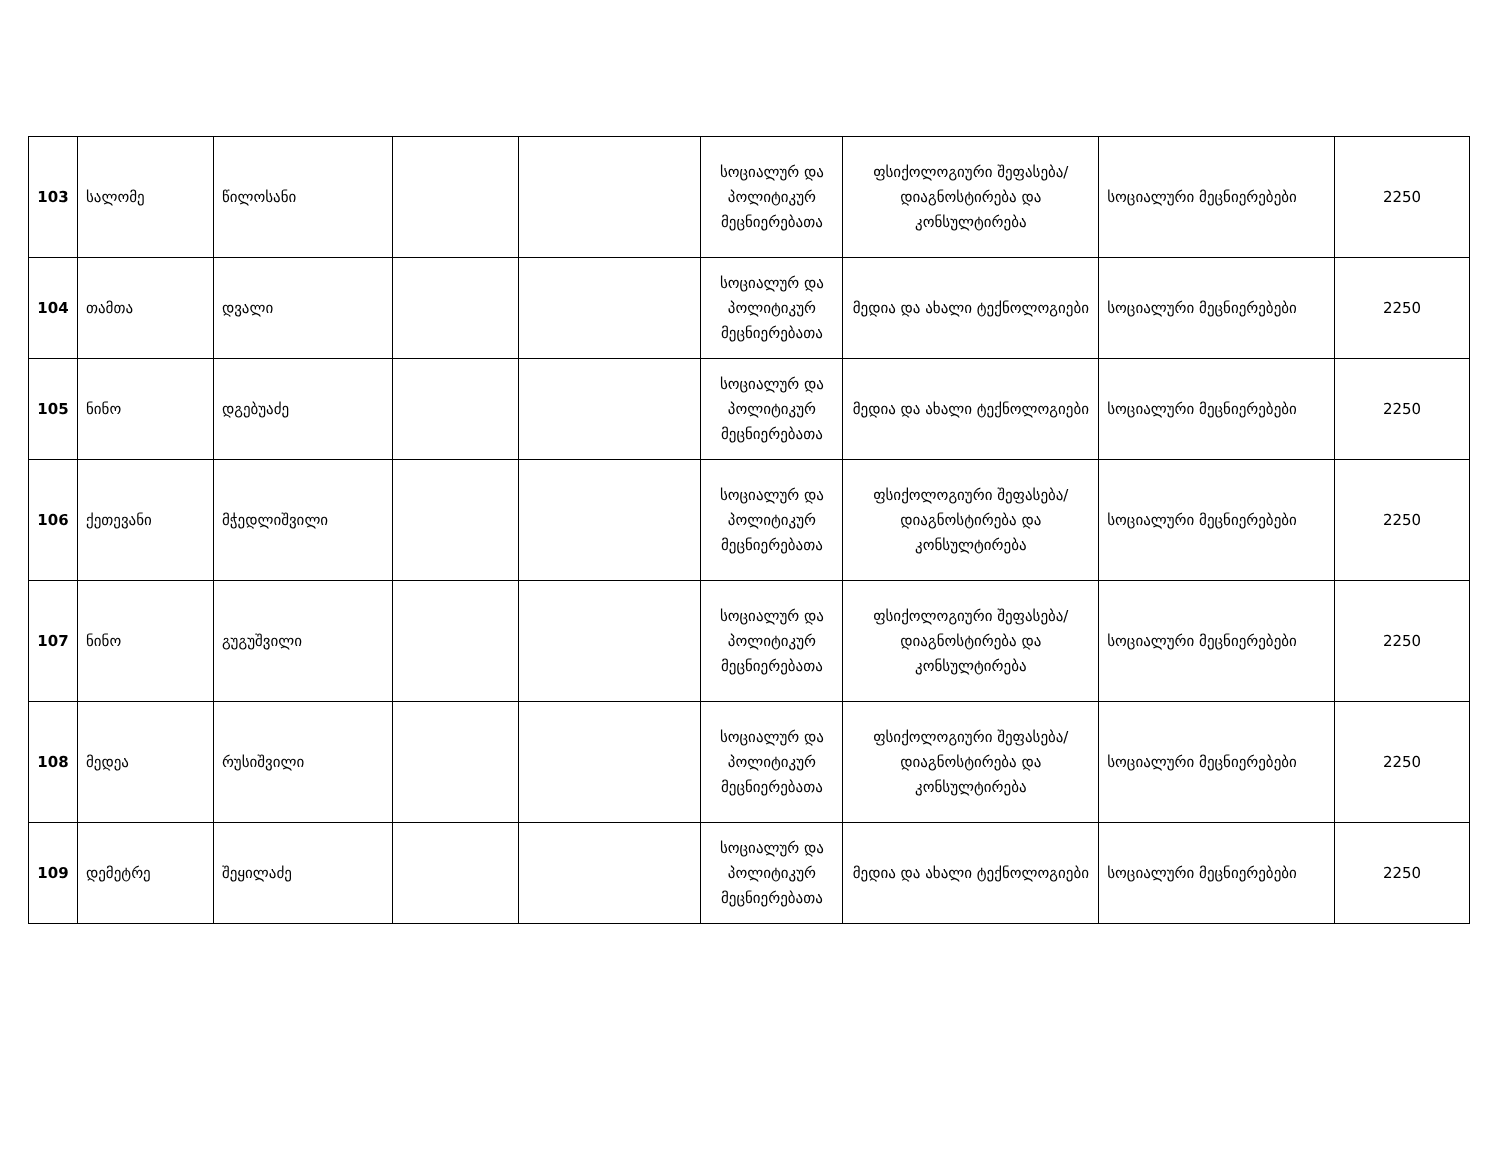| 103 | სალომე | წილოსანი | | | სოციალურ და პოლიტიკურ მეცნიერებათა | ფსიქოლოგიური შეფასება/დიაგნოსტირება და კონსულტირება | სოციალური მეცნიერებები | 2250 |
| 104 | თამთა | დვალი | | | სოციალურ და პოლიტიკურ მეცნიერებათა | მედია და ახალი ტექნოლოგიები | სოციალური მეცნიერებები | 2250 |
| 105 | ნინო | დგებუაძე | | | სოციალურ და პოლიტიკურ მეცნიერებათა | მედია და ახალი ტექნოლოგიები | სოციალური მეცნიერებები | 2250 |
| 106 | ქეთევანი | მჭედლიშვილი | | | სოციალურ და პოლიტიკურ მეცნიერებათა | ფსიქოლოგიური შეფასება/დიაგნოსტირება და კონსულტირება | სოციალური მეცნიერებები | 2250 |
| 107 | ნინო | გუგუშვილი | | | სოციალურ და პოლიტიკურ მეცნიერებათა | ფსიქოლოგიური შეფასება/დიაგნოსტირება და კონსულტირება | სოციალური მეცნიერებები | 2250 |
| 108 | მედეა | რუსიშვილი | | | სოციალურ და პოლიტიკურ მეცნიერებათა | ფსიქოლოგიური შეფასება/დიაგნოსტირება და კონსულტირება | სოციალური მეცნიერებები | 2250 |
| 109 | დემეტრე | შეყილაძე | | | სოციალურ და პოლიტიკურ მეცნიერებათა | მედია და ახალი ტექნოლოგიები | სოციალური მეცნიერებები | 2250 |